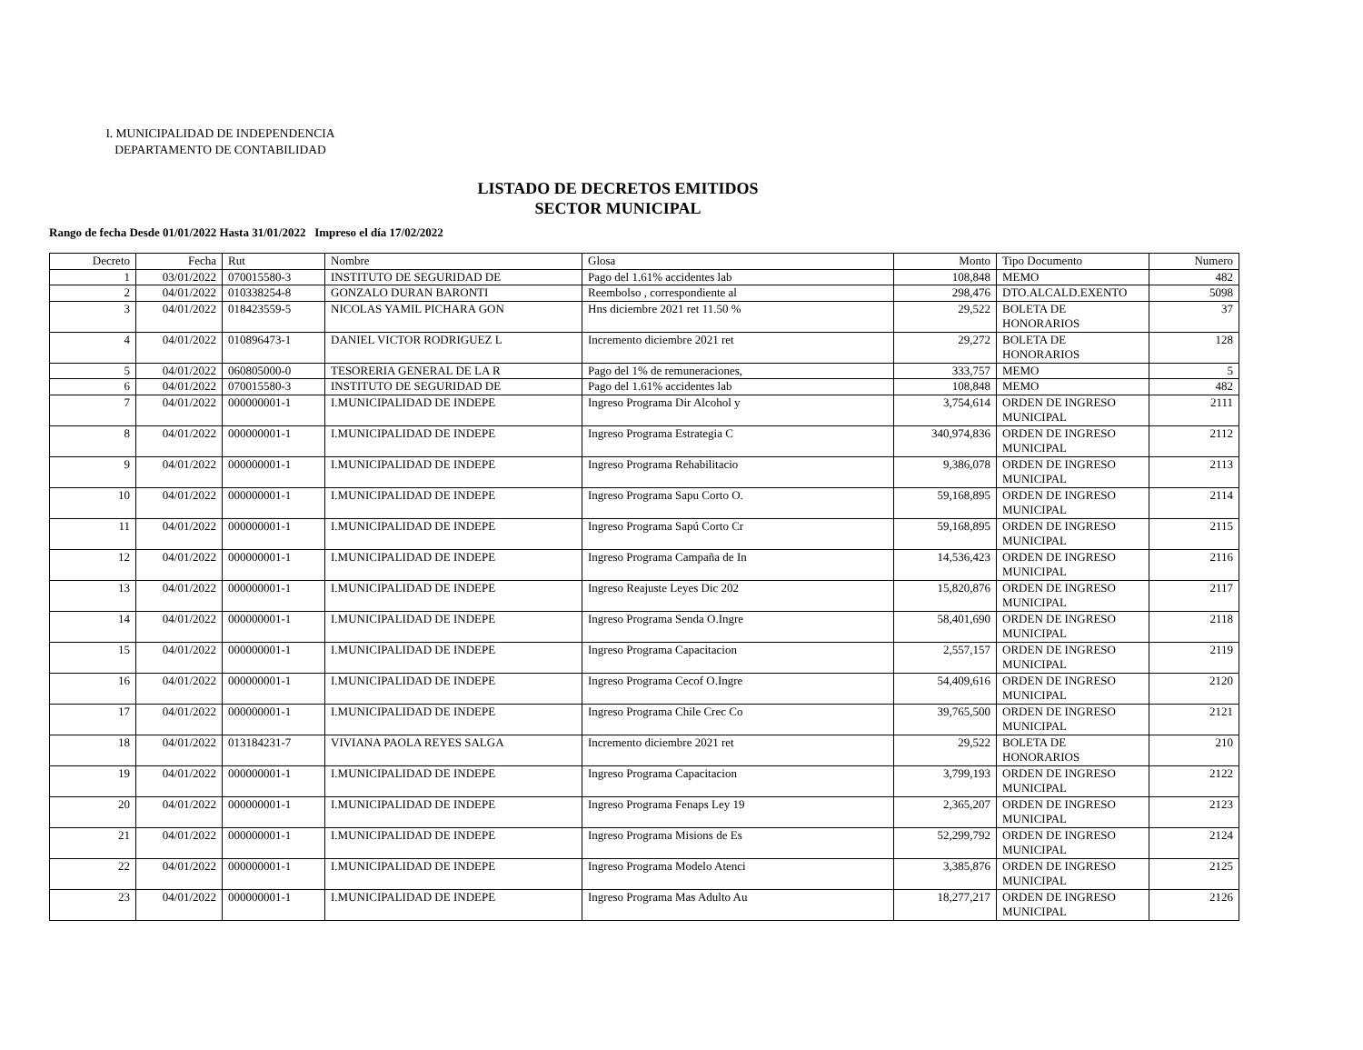I. MUNICIPALIDAD DE INDEPENDENCIA
DEPARTAMENTO DE CONTABILIDAD
LISTADO DE DECRETOS EMITIDOS
SECTOR MUNICIPAL
Rango de fecha Desde 01/01/2022 Hasta 31/01/2022 Impreso el día 17/02/2022
| Decreto | Fecha | Rut | Nombre | Glosa | Monto | Tipo Documento | Numero |
| --- | --- | --- | --- | --- | --- | --- | --- |
| 1 | 03/01/2022 | 070015580-3 | INSTITUTO DE SEGURIDAD DE | Pago del 1.61% accidentes lab | 108,848 | MEMO | 482 |
| 2 | 04/01/2022 | 010338254-8 | GONZALO DURAN BARONTI | Reembolso , correspondiente al | 298,476 | DTO.ALCALD.EXENTO | 5098 |
| 3 | 04/01/2022 | 018423559-5 | NICOLAS YAMIL PICHARA GON | Hns diciembre 2021 ret 11.50 % | 29,522 | BOLETA DE HONORARIOS | 37 |
| 4 | 04/01/2022 | 010896473-1 | DANIEL VICTOR RODRIGUEZ L | Incremento diciembre 2021 ret | 29,272 | BOLETA DE HONORARIOS | 128 |
| 5 | 04/01/2022 | 060805000-0 | TESORERIA GENERAL DE LA R | Pago del 1% de remuneraciones, | 333,757 | MEMO | 5 |
| 6 | 04/01/2022 | 070015580-3 | INSTITUTO DE SEGURIDAD DE | Pago del 1.61% accidentes lab | 108,848 | MEMO | 482 |
| 7 | 04/01/2022 | 000000001-1 | I.MUNICIPALIDAD DE INDEPE | Ingreso Programa Dir Alcohol y | 3,754,614 | ORDEN DE INGRESO MUNICIPAL | 2111 |
| 8 | 04/01/2022 | 000000001-1 | I.MUNICIPALIDAD DE INDEPE | Ingreso Programa Estrategia C | 340,974,836 | ORDEN DE INGRESO MUNICIPAL | 2112 |
| 9 | 04/01/2022 | 000000001-1 | I.MUNICIPALIDAD DE INDEPE | Ingreso Programa Rehabilitacio | 9,386,078 | ORDEN DE INGRESO MUNICIPAL | 2113 |
| 10 | 04/01/2022 | 000000001-1 | I.MUNICIPALIDAD DE INDEPE | Ingreso Programa Sapu Corto O. | 59,168,895 | ORDEN DE INGRESO MUNICIPAL | 2114 |
| 11 | 04/01/2022 | 000000001-1 | I.MUNICIPALIDAD DE INDEPE | Ingreso Programa Sapú Corto Cr | 59,168,895 | ORDEN DE INGRESO MUNICIPAL | 2115 |
| 12 | 04/01/2022 | 000000001-1 | I.MUNICIPALIDAD DE INDEPE | Ingreso Programa Campaña de In | 14,536,423 | ORDEN DE INGRESO MUNICIPAL | 2116 |
| 13 | 04/01/2022 | 000000001-1 | I.MUNICIPALIDAD DE INDEPE | Ingreso Reajuste Leyes Dic 202 | 15,820,876 | ORDEN DE INGRESO MUNICIPAL | 2117 |
| 14 | 04/01/2022 | 000000001-1 | I.MUNICIPALIDAD DE INDEPE | Ingreso Programa Senda O.Ingre | 58,401,690 | ORDEN DE INGRESO MUNICIPAL | 2118 |
| 15 | 04/01/2022 | 000000001-1 | I.MUNICIPALIDAD DE INDEPE | Ingreso Programa Capacitacion | 2,557,157 | ORDEN DE INGRESO MUNICIPAL | 2119 |
| 16 | 04/01/2022 | 000000001-1 | I.MUNICIPALIDAD DE INDEPE | Ingreso Programa Cecof O.Ingre | 54,409,616 | ORDEN DE INGRESO MUNICIPAL | 2120 |
| 17 | 04/01/2022 | 000000001-1 | I.MUNICIPALIDAD DE INDEPE | Ingreso Programa Chile Crec Co | 39,765,500 | ORDEN DE INGRESO MUNICIPAL | 2121 |
| 18 | 04/01/2022 | 013184231-7 | VIVIANA PAOLA REYES SALGA | Incremento diciembre 2021 ret | 29,522 | BOLETA DE HONORARIOS | 210 |
| 19 | 04/01/2022 | 000000001-1 | I.MUNICIPALIDAD DE INDEPE | Ingreso Programa Capacitacion | 3,799,193 | ORDEN DE INGRESO MUNICIPAL | 2122 |
| 20 | 04/01/2022 | 000000001-1 | I.MUNICIPALIDAD DE INDEPE | Ingreso Programa Fenaps Ley 19 | 2,365,207 | ORDEN DE INGRESO MUNICIPAL | 2123 |
| 21 | 04/01/2022 | 000000001-1 | I.MUNICIPALIDAD DE INDEPE | Ingreso Programa Misions de Es | 52,299,792 | ORDEN DE INGRESO MUNICIPAL | 2124 |
| 22 | 04/01/2022 | 000000001-1 | I.MUNICIPALIDAD DE INDEPE | Ingreso Programa Modelo Atenci | 3,385,876 | ORDEN DE INGRESO MUNICIPAL | 2125 |
| 23 | 04/01/2022 | 000000001-1 | I.MUNICIPALIDAD DE INDEPE | Ingreso Programa Mas Adulto Au | 18,277,217 | ORDEN DE INGRESO MUNICIPAL | 2126 |